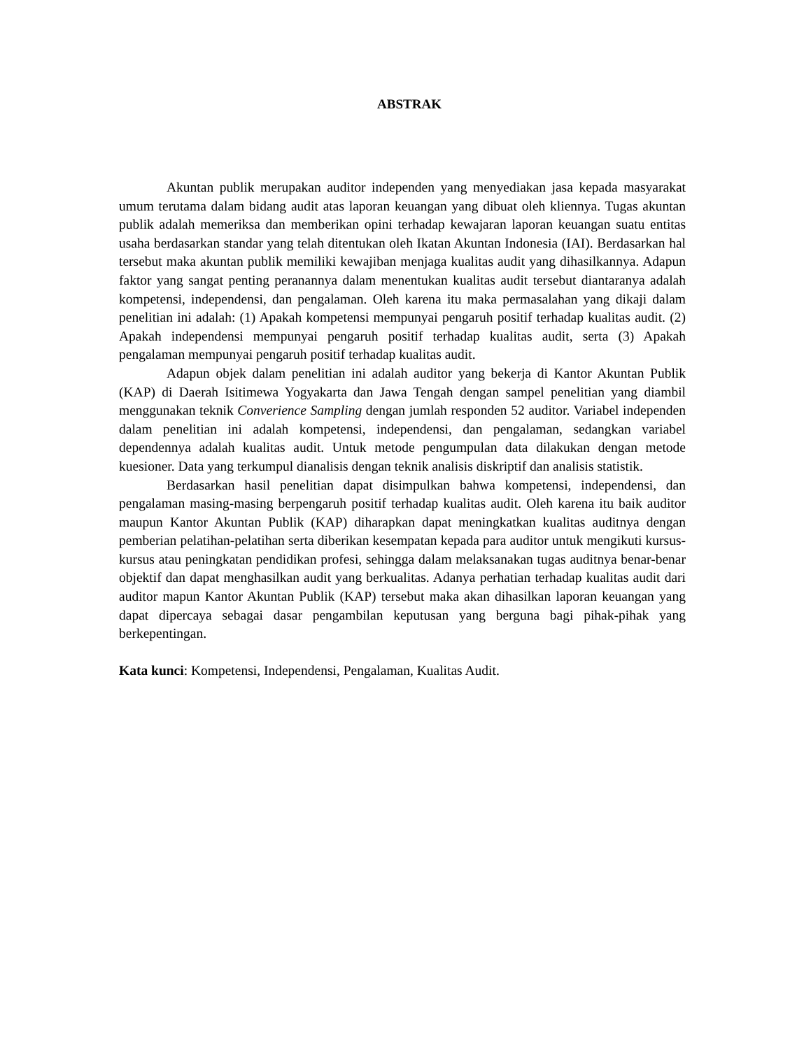ABSTRAK
Akuntan publik merupakan auditor independen yang menyediakan jasa kepada masyarakat umum terutama dalam bidang audit atas laporan keuangan yang dibuat oleh kliennya. Tugas akuntan publik adalah memeriksa dan memberikan opini terhadap kewajaran laporan keuangan suatu entitas usaha berdasarkan standar yang telah ditentukan oleh Ikatan Akuntan Indonesia (IAI). Berdasarkan hal tersebut maka akuntan publik memiliki kewajiban menjaga kualitas audit yang dihasilkannya. Adapun faktor yang sangat penting peranannya dalam menentukan kualitas audit tersebut diantaranya adalah kompetensi, independensi, dan pengalaman. Oleh karena itu maka permasalahan yang dikaji dalam penelitian ini adalah: (1) Apakah kompetensi mempunyai pengaruh positif terhadap kualitas audit. (2) Apakah independensi mempunyai pengaruh positif terhadap kualitas audit, serta (3) Apakah pengalaman mempunyai pengaruh positif terhadap kualitas audit.
Adapun objek dalam penelitian ini adalah auditor yang bekerja di Kantor Akuntan Publik (KAP) di Daerah Isitimewa Yogyakarta dan Jawa Tengah dengan sampel penelitian yang diambil menggunakan teknik Converience Sampling dengan jumlah responden 52 auditor. Variabel independen dalam penelitian ini adalah kompetensi, independensi, dan pengalaman, sedangkan variabel dependennya adalah kualitas audit. Untuk metode pengumpulan data dilakukan dengan metode kuesioner. Data yang terkumpul dianalisis dengan teknik analisis diskriptif dan analisis statistik.
Berdasarkan hasil penelitian dapat disimpulkan bahwa kompetensi, independensi, dan pengalaman masing-masing berpengaruh positif terhadap kualitas audit. Oleh karena itu baik auditor maupun Kantor Akuntan Publik (KAP) diharapkan dapat meningkatkan kualitas auditnya dengan pemberian pelatihan-pelatihan serta diberikan kesempatan kepada para auditor untuk mengikuti kursus-kursus atau peningkatan pendidikan profesi, sehingga dalam melaksanakan tugas auditnya benar-benar objektif dan dapat menghasilkan audit yang berkualitas. Adanya perhatian terhadap kualitas audit dari auditor mapun Kantor Akuntan Publik (KAP) tersebut maka akan dihasilkan laporan keuangan yang dapat dipercaya sebagai dasar pengambilan keputusan yang berguna bagi pihak-pihak yang berkepentingan.
Kata kunci: Kompetensi, Independensi, Pengalaman, Kualitas Audit.